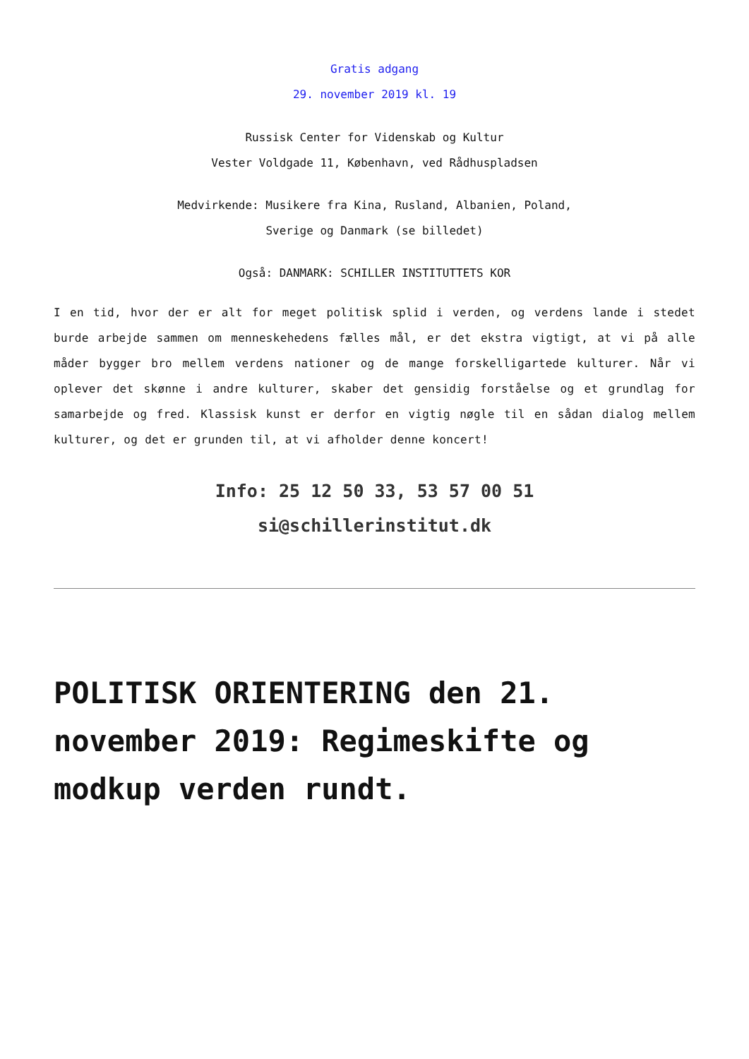Gratis adgang
29. november 2019 kl. 19
Russisk Center for Videnskab og Kultur
Vester Voldgade 11, København, ved Rådhuspladsen
Medvirkende: Musikere fra Kina, Rusland, Albanien, Poland,
Sverige og Danmark (se billedet)
Også: DANMARK: SCHILLER INSTITUTTETS KOR
I en tid, hvor der er alt for meget politisk splid i verden, og verdens lande i stedet burde arbejde sammen om menneskehedens fælles mål, er det ekstra vigtigt, at vi på alle måder bygger bro mellem verdens nationer og de mange forskelligartede kulturer. Når vi oplever det skønne i andre kulturer, skaber det gensidig forståelse og et grundlag for samarbejde og fred. Klassisk kunst er derfor en vigtig nøgle til en sådan dialog mellem kulturer, og det er grunden til, at vi afholder denne koncert!
Info: 25 12 50 33, 53 57 00 51
si@schillerinstitut.dk
POLITISK ORIENTERING den 21. november 2019: Regimeskifte og modkup verden rundt.